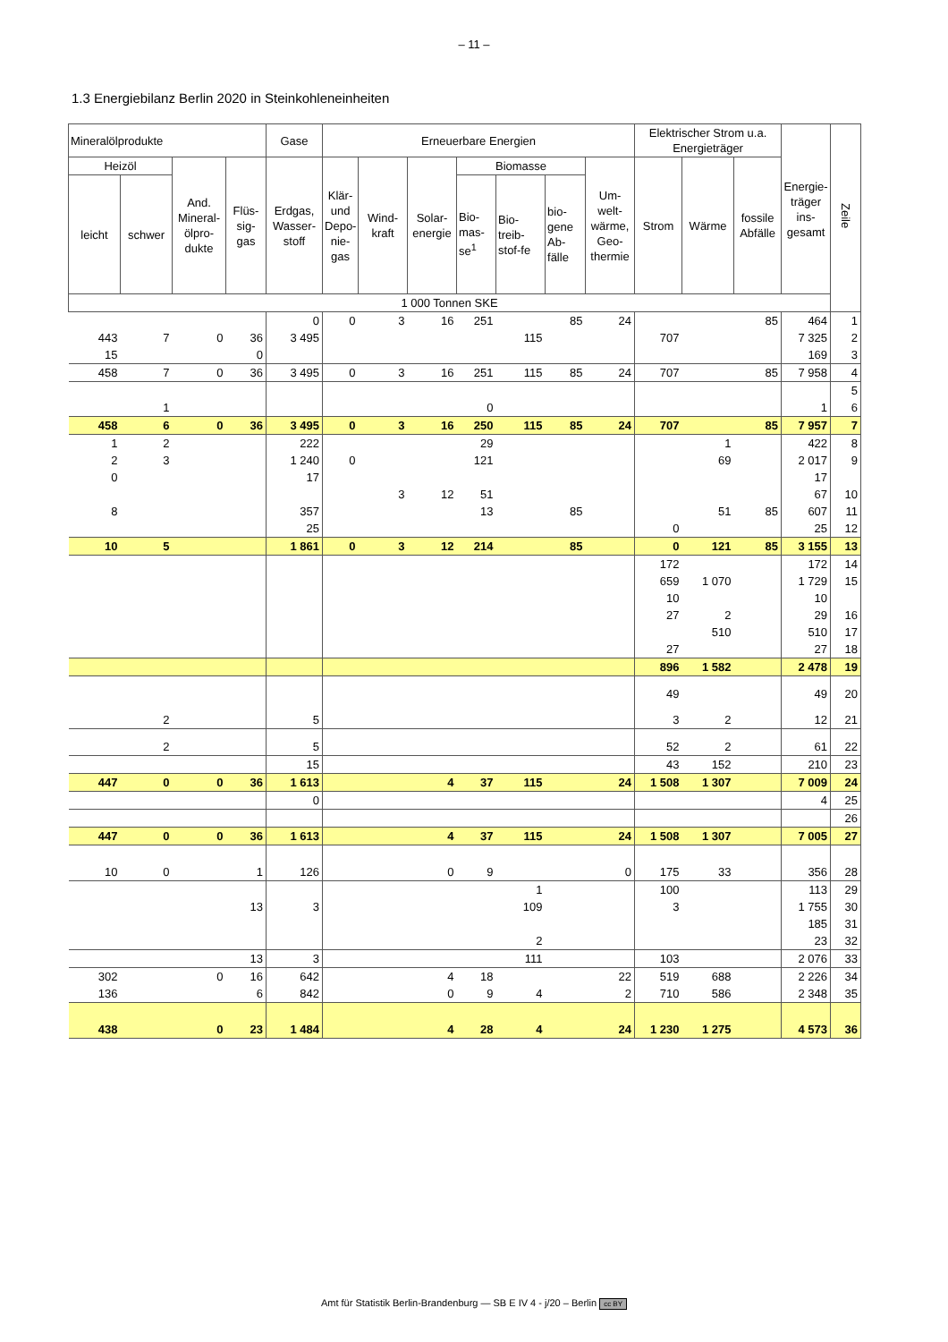– 11 –
1.3 Energiebilanz Berlin 2020 in Steinkohleneinheiten
| Mineralölprodukte | | | | Gase | Erneuerbare Energien | | | | | | | Elektrischer Strom u.a. Energieträger | | | Energie-träger ins-gesamt | Zeile |
| --- | --- | --- | --- | --- | --- | --- | --- | --- | --- | --- | --- | --- | --- | --- | --- | --- |
| Heizöl | | And. Mineral-ölpro-dukte | Flüs-sig-gas | Erdgas, Wasser-stoff | Klär-und Depo-nie-gas | Wind-kraft | Solar-energie | Biomasse | | | Um-welt-wärme, Geo-thermie | Strom | Wärme | fossile Abfälle | | |
| leicht | schwer | | | | | | | Bio-mas-se<sup>1</sup> | Bio-treib-stof-fe | bio-gene Ab-fälle | | | | | | |
| 1 000 Tonnen SKE | | | | | | | | | | | | | | | | |
| | | | | 0 | 0 | 3 | 16 | 251 | | 85 | 24 | | | 85 | 464 | 1 |
| 443 | 7 | 0 | 36 | 3 495 | | | | | 115 | | | 707 | | | 7 325 | 2 |
| 15 | | | 0 | | | | | | | | | | | | 169 | 3 |
| 458 | 7 | 0 | 36 | 3 495 | 0 | 3 | 16 | 251 | 115 | 85 | 24 | 707 | | 85 | 7 958 | 4 |
| | | | | | | | | | | | | | | | | 5 |
| | 1 | | | | | | | 0 | | | | | | | 1 | 6 |
| 458 | 6 | 0 | 36 | 3 495 | 0 | 3 | 16 | 250 | 115 | 85 | 24 | 707 | | 85 | 7 957 | 7 |
| 1 | 2 | | | 222 | | | | 29 | | | | | 1 | | 422 | 8 |
| 2 | 3 | | | 1 240 | 0 | | | 121 | | | | | 69 | | 2 017 | 9 |
| 0 | | | | 17 | | | | | | | | | | | 17 | |
| | | | | | | 3 | 12 | 51 | | | | | | | 67 | 10 |
| 8 | | | | 357 | | | | 13 | | 85 | | | 51 | 85 | 607 | 11 |
| | | | | 25 | | | | | | | | 0 | | | 25 | 12 |
| 10 | 5 | | | 1 861 | 0 | 3 | 12 | 214 | | 85 | | 0 | 121 | 85 | 3 155 | 13 |
| | | | | | | | | | | | | 172 | | | 172 | 14 |
| | | | | | | | | | | | | 659 | 1 070 | | 1 729 | 15 |
| | | | | | | | | | | | | 10 | | | 10 | |
| | | | | | | | | | | | | 27 | 2 | | 29 | 16 |
| | | | | | | | | | | | | | 510 | | 510 | 17 |
| | | | | | | | | | | | | 27 | | | 27 | 18 |
| | | | | | | | | | | | | 896 | 1 582 | | 2 478 | 19 |
| | | | | | | | | | | | | 49 | | | 49 | 20 |
| | 2 | | | 5 | | | | | | | | 3 | 2 | | 12 | 21 |
| | 2 | | | 5 | | | | | | | | 52 | 2 | | 61 | 22 |
| | | | | 15 | | | | | | | | 43 | 152 | | 210 | 23 |
| 447 | 0 | 0 | 36 | 1 613 | | | 4 | 37 | 115 | | 24 | 1 508 | 1 307 | | 7 009 | 24 |
| | | | | 0 | | | | | | | | | | | 4 | 25 |
| | | | | | | | | | | | | | | | | 26 |
| 447 | 0 | 0 | 36 | 1 613 | | | 4 | 37 | 115 | | 24 | 1 508 | 1 307 | | 7 005 | 27 |
| 10 | 0 | | 1 | 126 | | | 0 | 9 | | | 0 | 175 | 33 | | 356 | 28 |
| | | | | | | | | | 1 | | | 100 | | | 113 | 29 |
| | | | 13 | 3 | | | | | 109 | | | 3 | | | 1 755 | 30 |
| | | | | | | | | | | | | | | | 185 | 31 |
| | | | | | | | | | 2 | | | | | | 23 | 32 |
| | | | 13 | 3 | | | | | 111 | | | 103 | | | 2 076 | 33 |
| 302 | | 0 | 16 | 642 | | | 4 | 18 | | | 22 | 519 | 688 | | 2 226 | 34 |
| 136 | | | 6 | 842 | | | 0 | 9 | 4 | | 2 | 710 | 586 | | 2 348 | 35 |
| 438 | | 0 | 23 | 1 484 | | | 4 | 28 | 4 | | 24 | 1 230 | 1 275 | | 4 573 | 36 |
Amt für Statistik Berlin-Brandenburg — SB E IV 4 - j/20 – Berlin cc BY